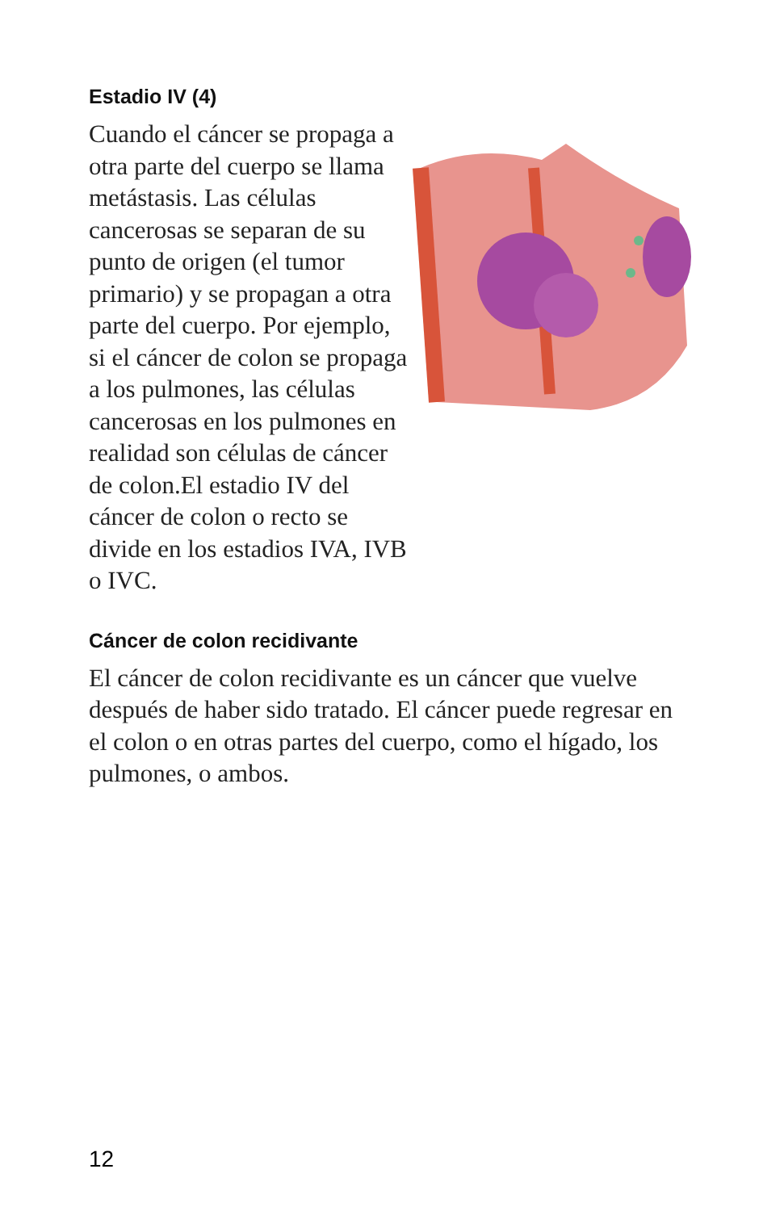Estadio IV (4)
Cuando el cáncer se propaga a otra parte del cuerpo se llama metástasis. Las células cancerosas se separan de su punto de origen (el tumor primario) y se propagan a otra parte del cuerpo. Por ejemplo, si el cáncer de colon se propaga a los pulmones, las células cancerosas en los pulmones en realidad son células de cáncer de colon.El estadio IV del cáncer de colon o recto se divide en los estadios IVA, IVB o IVC.
Cáncer de colon recidivante
El cáncer de colon recidivante es un cáncer que vuelve después de haber sido tratado. El cáncer puede regresar en el colon o en otras partes del cuerpo, como el hígado, los pulmones, o ambos.
12